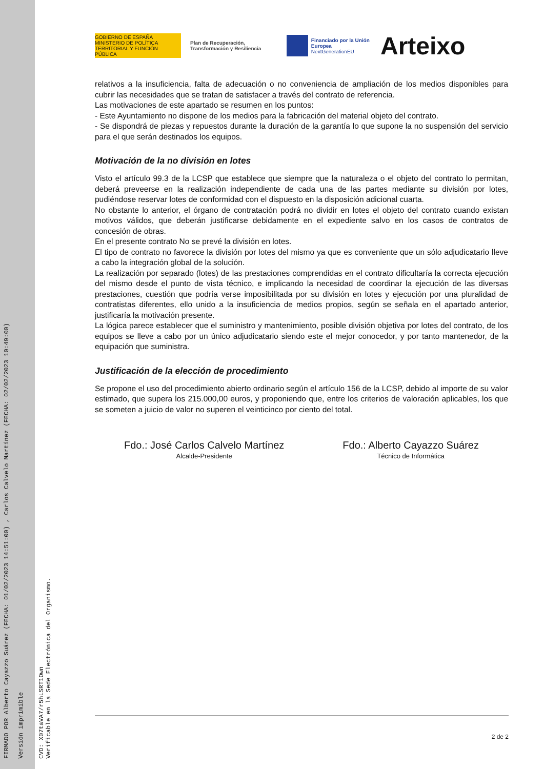FIRMADO POR Alberto Cayazzo Suárez (FECHA: 01/02/2023 14:51:00) , Carlos Calvelo Martínez (FECHA: 02/02/2023 10:49:00)
Versión imprimible
CVD: X07taVA7/r5hLSRT1Own
Verificable en la Sede Electrónica del Organismo.
GOBIERNO DE ESPAÑA MINISTERIO DE POLÍTICA TERRITORIAL Y FUNCIÓN PÚBLICA
Plan de Recuperación, Transformación y Resiliencia
Financiado por la Unión Europea
NextGenerationEU
Arteixo
relativos a la insuficiencia, falta de adecuación o no conveniencia de ampliación de los medios disponibles para cubrir las necesidades que se tratan de satisfacer a través del contrato de referencia.
Las motivaciones de este apartado se resumen en los puntos:
- Este Ayuntamiento no dispone de los medios para la fabricación del material objeto del contrato.
- Se dispondrá de piezas y repuestos durante la duración de la garantía lo que supone la no suspensión del servicio para el que serán destinados los equipos.
Motivación de la no división en lotes
Visto el artículo 99.3 de la LCSP que establece que siempre que la naturaleza o el objeto del contrato lo permitan, deberá preveerse en la realización independiente de cada una de las partes mediante su división por lotes, pudiéndose reservar lotes de conformidad con el dispuesto en la disposición adicional cuarta.
No obstante lo anterior, el órgano de contratación podrá no dividir en lotes el objeto del contrato cuando existan motivos válidos, que deberán justificarse debidamente en el expediente salvo en los casos de contratos de concesión de obras.
En el presente contrato No se prevé la división en lotes.
El tipo de contrato no favorece la división por lotes del mismo ya que es conveniente que un sólo adjudicatario lleve a cabo la integración global de la solución.
La realización por separado (lotes) de las prestaciones comprendidas en el contrato dificultaría la correcta ejecución del mismo desde el punto de vista técnico, e implicando la necesidad de coordinar la ejecución de las diversas prestaciones, cuestión que podría verse imposibilitada por su división en lotes y ejecución por una pluralidad de contratistas diferentes, ello unido a la insuficiencia de medios propios, según se señala en el apartado anterior, justificaría la motivación presente.
La lógica parece establecer que el suministro y mantenimiento, posible división objetiva por lotes del contrato, de los equipos se lleve a cabo por un único adjudicatario siendo este el mejor conocedor, y por tanto mantenedor, de la equipación que suministra.
Justificación de la elección de procedimiento
Se propone el uso del procedimiento abierto ordinario según el artículo 156 de la LCSP, debido al importe de su valor estimado, que supera los 215.000,00 euros, y proponiendo que, entre los criterios de valoración aplicables, los que se someten a juicio de valor no superen el veinticinco por ciento del total.
Fdo.: José Carlos Calvelo Martínez
Alcalde-Presidente
Fdo.: Alberto Cayazzo Suárez
Técnico de Informática
2 de 2